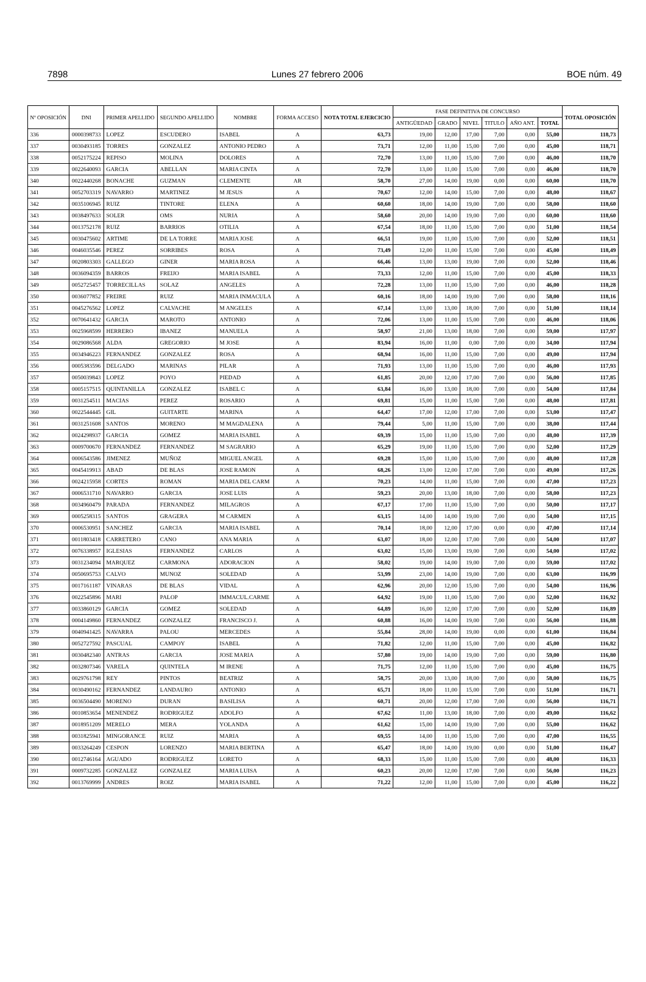7898 Lunes 27 febrero 2006 BOE núm. 49
| Nº OPOSICIÓN | DNI | PRIMER APELLIDO | SEGUNDO APELLIDO | NOMBRE | FORMA ACCESO | NOTA TOTAL EJERCICIO | FASE DEFINITIVA DE CONCURSO | | | | | | TOTAL OPOSICIÓN |
| --- | --- | --- | --- | --- | --- | --- | --- | --- | --- | --- | --- | --- | --- |
| | | | | | | | ANTIGÜEDAD | GRADO | NIVEL | TITULO | AÑO ANT. | TOTAL | |
| 336 | 0000398733 | LOPEZ | ESCUDERO | ISABEL | A | 63,73 | 19,00 | 12,00 | 17,00 | 7,00 | 0,00 | 55,00 | 118,73 |
| 337 | 0030493185 | TORRES | GONZALEZ | ANTONIO PEDRO | A | 73,71 | 12,00 | 11,00 | 15,00 | 7,00 | 0,00 | 45,00 | 118,71 |
| 338 | 0052175224 | REPISO | MOLINA | DOLORES | A | 72,70 | 13,00 | 11,00 | 15,00 | 7,00 | 0,00 | 46,00 | 118,70 |
| 339 | 0022640093 | GARCIA | ABELLAN | MARIA CINTA | A | 72,70 | 13,00 | 11,00 | 15,00 | 7,00 | 0,00 | 46,00 | 118,70 |
| 340 | 0022440268 | BONACHE | GUZMAN | CLEMENTE | AR | 58,70 | 27,00 | 14,00 | 19,00 | 0,00 | 0,00 | 60,00 | 118,70 |
| 341 | 0052703319 | NAVARRO | MARTINEZ | M JESUS | A | 70,67 | 12,00 | 14,00 | 15,00 | 7,00 | 0,00 | 48,00 | 118,67 |
| 342 | 0035106945 | RUIZ | TINTORE | ELENA | A | 60,60 | 18,00 | 14,00 | 19,00 | 7,00 | 0,00 | 58,00 | 118,60 |
| 343 | 0038497633 | SOLER | OMS | NURIA | A | 58,60 | 20,00 | 14,00 | 19,00 | 7,00 | 0,00 | 60,00 | 118,60 |
| 344 | 0013752178 | RUIZ | BARRIOS | OTILIA | A | 67,54 | 18,00 | 11,00 | 15,00 | 7,00 | 0,00 | 51,00 | 118,54 |
| 345 | 0030475602 | ARTIME | DE LA TORRE | MARIA JOSE | A | 66,51 | 19,00 | 11,00 | 15,00 | 7,00 | 0,00 | 52,00 | 118,51 |
| 346 | 0046035546 | PEREZ | SORRIBES | ROSA | A | 73,49 | 12,00 | 11,00 | 15,00 | 7,00 | 0,00 | 45,00 | 118,49 |
| 347 | 0020803303 | GALLEGO | GINER | MARIA ROSA | A | 66,46 | 13,00 | 13,00 | 19,00 | 7,00 | 0,00 | 52,00 | 118,46 |
| 348 | 0036094359 | BARROS | FREIJO | MARIA ISABEL | A | 73,33 | 12,00 | 11,00 | 15,00 | 7,00 | 0,00 | 45,00 | 118,33 |
| 349 | 0052725457 | TORRECILLAS | SOLAZ | ANGELES | A | 72,28 | 13,00 | 11,00 | 15,00 | 7,00 | 0,00 | 46,00 | 118,28 |
| 350 | 0036077852 | FREIRE | RUIZ | MARIA INMACULA | A | 60,16 | 18,00 | 14,00 | 19,00 | 7,00 | 0,00 | 58,00 | 118,16 |
| 351 | 0045276562 | LOPEZ | CALVACHE | M ANGELES | A | 67,14 | 13,00 | 13,00 | 18,00 | 7,00 | 0,00 | 51,00 | 118,14 |
| 352 | 0070641432 | GARCIA | MAROTO | ANTONIO | A | 72,06 | 13,00 | 11,00 | 15,00 | 7,00 | 0,00 | 46,00 | 118,06 |
| 353 | 0025968599 | HERRERO | IBANEZ | MANUELA | A | 58,97 | 21,00 | 13,00 | 18,00 | 7,00 | 0,00 | 59,00 | 117,97 |
| 354 | 0029086568 | ALDA | GREGORIO | M JOSE | A | 83,94 | 16,00 | 11,00 | 0,00 | 7,00 | 0,00 | 34,00 | 117,94 |
| 355 | 0034946223 | FERNANDEZ | GONZALEZ | ROSA | A | 68,94 | 16,00 | 11,00 | 15,00 | 7,00 | 0,00 | 49,00 | 117,94 |
| 356 | 0005383596 | DELGADO | MARINAS | PILAR | A | 71,93 | 13,00 | 11,00 | 15,00 | 7,00 | 0,00 | 46,00 | 117,93 |
| 357 | 0050039843 | LOPEZ | POYO | PIEDAD | A | 61,85 | 20,00 | 12,00 | 17,00 | 7,00 | 0,00 | 56,00 | 117,85 |
| 358 | 0005157515 | QUINTANILLA | GONZALEZ | ISABEL C | A | 63,84 | 16,00 | 13,00 | 18,00 | 7,00 | 0,00 | 54,00 | 117,84 |
| 359 | 0031254511 | MACIAS | PEREZ | ROSARIO | A | 69,81 | 15,00 | 11,00 | 15,00 | 7,00 | 0,00 | 48,00 | 117,81 |
| 360 | 0022544445 | GIL | GUITARTE | MARINA | A | 64,47 | 17,00 | 12,00 | 17,00 | 7,00 | 0,00 | 53,00 | 117,47 |
| 361 | 0031251608 | SANTOS | MORENO | M MAGDALENA | A | 79,44 | 5,00 | 11,00 | 15,00 | 7,00 | 0,00 | 38,00 | 117,44 |
| 362 | 0024298937 | GARCIA | GOMEZ | MARIA ISABEL | A | 69,39 | 15,00 | 11,00 | 15,00 | 7,00 | 0,00 | 48,00 | 117,39 |
| 363 | 0009700670 | FERNANDEZ | FERNANDEZ | M SAGRARIO | A | 65,29 | 19,00 | 11,00 | 15,00 | 7,00 | 0,00 | 52,00 | 117,29 |
| 364 | 0006543586 | JIMENEZ | MUÑOZ | MIGUEL ANGEL | A | 69,28 | 15,00 | 11,00 | 15,00 | 7,00 | 0,00 | 48,00 | 117,28 |
| 365 | 0045419913 | ABAD | DE BLAS | JOSE RAMON | A | 68,26 | 13,00 | 12,00 | 17,00 | 7,00 | 0,00 | 49,00 | 117,26 |
| 366 | 0024215958 | CORTES | ROMAN | MARIA DEL CARM | A | 70,23 | 14,00 | 11,00 | 15,00 | 7,00 | 0,00 | 47,00 | 117,23 |
| 367 | 0006531710 | NAVARRO | GARCIA | JOSE LUIS | A | 59,23 | 20,00 | 13,00 | 18,00 | 7,00 | 0,00 | 58,00 | 117,23 |
| 368 | 0034960479 | PARADA | FERNANDEZ | MILAGROS | A | 67,17 | 17,00 | 11,00 | 15,00 | 7,00 | 0,00 | 50,00 | 117,17 |
| 369 | 0005258315 | SANTOS | GRAGERA | M CARMEN | A | 63,15 | 14,00 | 14,00 | 19,00 | 7,00 | 0,00 | 54,00 | 117,15 |
| 370 | 0006530951 | SANCHEZ | GARCIA | MARIA ISABEL | A | 70,14 | 18,00 | 12,00 | 17,00 | 0,00 | 0,00 | 47,00 | 117,14 |
| 371 | 0011803418 | CARRETERO | CANO | ANA MARIA | A | 63,07 | 18,00 | 12,00 | 17,00 | 7,00 | 0,00 | 54,00 | 117,07 |
| 372 | 0076338957 | IGLESIAS | FERNANDEZ | CARLOS | A | 63,02 | 15,00 | 13,00 | 19,00 | 7,00 | 0,00 | 54,00 | 117,02 |
| 373 | 0031234094 | MARQUEZ | CARMONA | ADORACION | A | 58,02 | 19,00 | 14,00 | 19,00 | 7,00 | 0,00 | 59,00 | 117,02 |
| 374 | 0050695753 | CALVO | MUNOZ | SOLEDAD | A | 53,99 | 23,00 | 14,00 | 19,00 | 7,00 | 0,00 | 63,00 | 116,99 |
| 375 | 0017161187 | VINARAS | DE BLAS | VIDAL | A | 62,96 | 20,00 | 12,00 | 15,00 | 7,00 | 0,00 | 54,00 | 116,96 |
| 376 | 0022545896 | MARI | PALOP | IMMACUL.CARME | A | 64,92 | 19,00 | 11,00 | 15,00 | 7,00 | 0,00 | 52,00 | 116,92 |
| 377 | 0033860129 | GARCIA | GOMEZ | SOLEDAD | A | 64,89 | 16,00 | 12,00 | 17,00 | 7,00 | 0,00 | 52,00 | 116,89 |
| 378 | 0004149860 | FERNANDEZ | GONZALEZ | FRANCISCO J. | A | 60,88 | 16,00 | 14,00 | 19,00 | 7,00 | 0,00 | 56,00 | 116,88 |
| 379 | 0040941425 | NAVARRA | PALOU | MERCEDES | A | 55,84 | 28,00 | 14,00 | 19,00 | 0,00 | 0,00 | 61,00 | 116,84 |
| 380 | 0052727592 | PASCUAL | CAMPOY | ISABEL | A | 71,82 | 12,00 | 11,00 | 15,00 | 7,00 | 0,00 | 45,00 | 116,82 |
| 381 | 0030482340 | ANTRAS | GARCIA | JOSE MARIA | A | 57,80 | 19,00 | 14,00 | 19,00 | 7,00 | 0,00 | 59,00 | 116,80 |
| 382 | 0032807346 | VARELA | QUINTELA | M IRENE | A | 71,75 | 12,00 | 11,00 | 15,00 | 7,00 | 0,00 | 45,00 | 116,75 |
| 383 | 0029761798 | REY | PINTOS | BEATRIZ | A | 58,75 | 20,00 | 13,00 | 18,00 | 7,00 | 0,00 | 58,00 | 116,75 |
| 384 | 0030490162 | FERNANDEZ | LANDAURO | ANTONIO | A | 65,71 | 18,00 | 11,00 | 15,00 | 7,00 | 0,00 | 51,00 | 116,71 |
| 385 | 0036504490 | MORENO | DURAN | BASILISA | A | 60,71 | 20,00 | 12,00 | 17,00 | 7,00 | 0,00 | 56,00 | 116,71 |
| 386 | 0010853654 | MENENDEZ | RODRIGUEZ | ADOLFO | A | 67,62 | 11,00 | 13,00 | 18,00 | 7,00 | 0,00 | 49,00 | 116,62 |
| 387 | 0018951209 | MERELO | MERA | YOLANDA | A | 61,62 | 15,00 | 14,00 | 19,00 | 7,00 | 0,00 | 55,00 | 116,62 |
| 388 | 0031825941 | MINGORANCE | RUIZ | MARIA | A | 69,55 | 14,00 | 11,00 | 15,00 | 7,00 | 0,00 | 47,00 | 116,55 |
| 389 | 0033264249 | CESPON | LORENZO | MARIA BERTINA | A | 65,47 | 18,00 | 14,00 | 19,00 | 0,00 | 0,00 | 51,00 | 116,47 |
| 390 | 0012746164 | AGUADO | RODRIGUEZ | LORETO | A | 68,33 | 15,00 | 11,00 | 15,00 | 7,00 | 0,00 | 48,00 | 116,33 |
| 391 | 0009732285 | GONZALEZ | GONZALEZ | MARIA LUISA | A | 60,23 | 20,00 | 12,00 | 17,00 | 7,00 | 0,00 | 56,00 | 116,23 |
| 392 | 0013769999 | ANDRES | ROIZ | MARIA ISABEL | A | 71,22 | 12,00 | 11,00 | 15,00 | 7,00 | 0,00 | 45,00 | 116,22 |